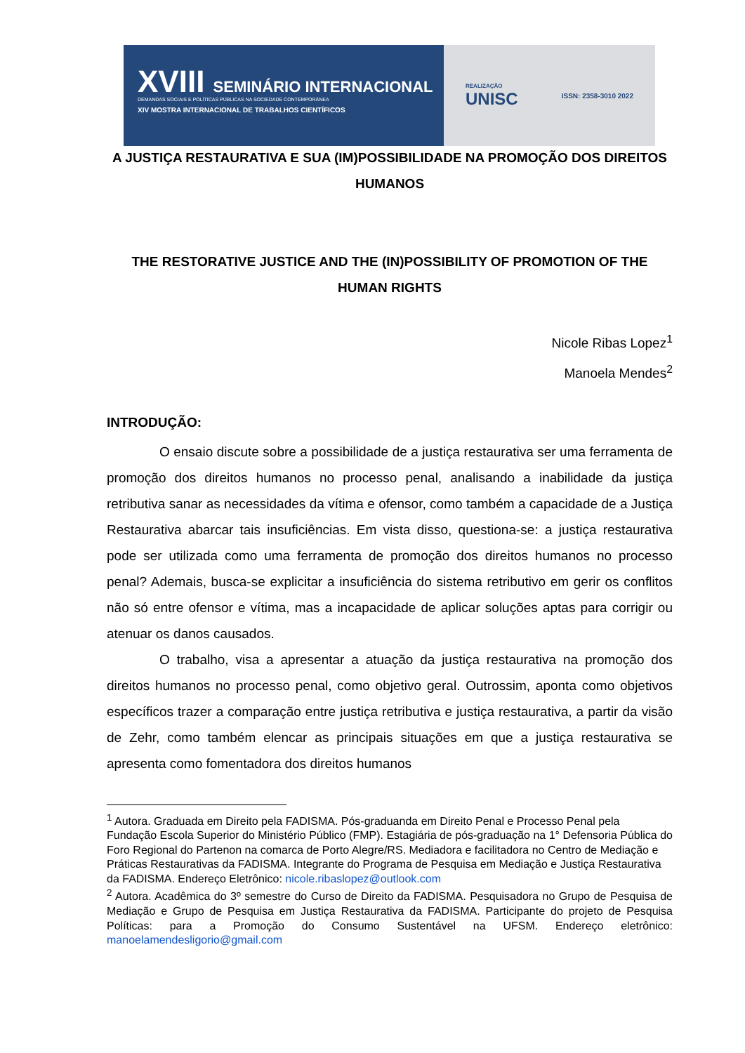XVIII SEMINÁRIO INTERNACIONAL
DEMANDAS SOCIAIS E POLÍTICAS PÚBLICAS NA SOCIEDADE CONTEMPORÂNEA
XIV MOSTRA INTERNACIONAL DE TRABALHOS CIENTÍFICOS
REALIZAÇÃO
UNISC
ISSN: 2358-3010 2022
A JUSTIÇA RESTAURATIVA E SUA (IM)POSSIBILIDADE NA PROMOÇÃO DOS DIREITOS HUMANOS
THE RESTORATIVE JUSTICE AND THE (IN)POSSIBILITY OF PROMOTION OF THE HUMAN RIGHTS
Nicole Ribas Lopez<sup>1</sup>
Manoela Mendes<sup>2</sup>
INTRODUÇÃO:
O ensaio discute sobre a possibilidade de a justiça restaurativa ser uma ferramenta de promoção dos direitos humanos no processo penal, analisando a inabilidade da justiça retributiva sanar as necessidades da vítima e ofensor, como também a capacidade de a Justiça Restaurativa abarcar tais insuficiências. Em vista disso, questiona-se: a justiça restaurativa pode ser utilizada como uma ferramenta de promoção dos direitos humanos no processo penal? Ademais, busca-se explicitar a insuficiência do sistema retributivo em gerir os conflitos não só entre ofensor e vítima, mas a incapacidade de aplicar soluções aptas para corrigir ou atenuar os danos causados.
O trabalho, visa a apresentar a atuação da justiça restaurativa na promoção dos direitos humanos no processo penal, como objetivo geral. Outrossim, aponta como objetivos específicos trazer a comparação entre justiça retributiva e justiça restaurativa, a partir da visão de Zehr, como também elencar as principais situações em que a justiça restaurativa se apresenta como fomentadora dos direitos humanos
<sup>1</sup> Autora. Graduada em Direito pela FADISMA. Pós-graduanda em Direito Penal e Processo Penal pela Fundação Escola Superior do Ministério Público (FMP). Estagiária de pós-graduação na 1° Defensoria Pública do Foro Regional do Partenon na comarca de Porto Alegre/RS. Mediadora e facilitadora no Centro de Mediação e Práticas Restaurativas da FADISMA. Integrante do Programa de Pesquisa em Mediação e Justiça Restaurativa da FADISMA. Endereço Eletrônico: nicole.ribaslopez@outlook.com
<sup>2</sup> Autora. Acadêmica do 3º semestre do Curso de Direito da FADISMA. Pesquisadora no Grupo de Pesquisa de Mediação e Grupo de Pesquisa em Justiça Restaurativa da FADISMA. Participante do projeto de Pesquisa Políticas: para a Promoção do Consumo Sustentável na UFSM. Endereço eletrônico: manoelamendesligorio@gmail.com